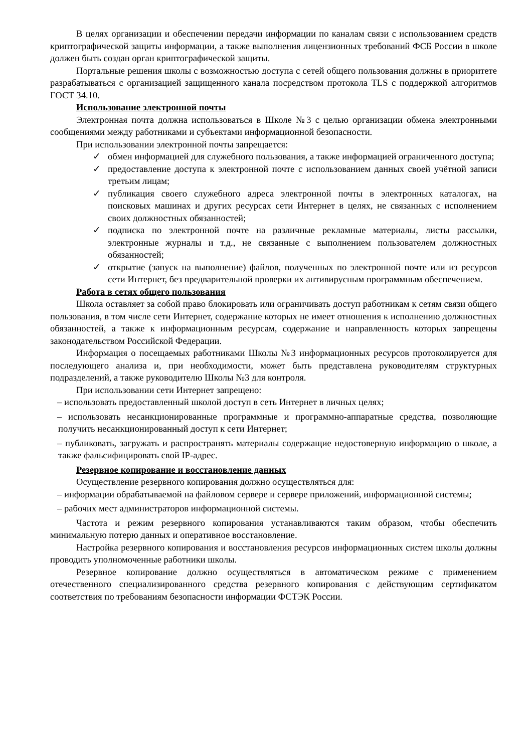В целях организации и обеспечении передачи информации по каналам связи с использованием средств криптографической защиты информации, а также выполнения лицензионных требований ФСБ России в школе должен быть создан орган криптографической защиты.
Портальные решения школы с возможностью доступа с сетей общего пользования должны в приоритете разрабатываться с организацией защищенного канала посредством протокола TLS с поддержкой алгоритмов ГОСТ 34.10.
Использование электронной почты
Электронная почта должна использоваться в Школе №3 с целью организации обмена электронными сообщениями между работниками и субъектами информационной безопасности.
При использовании электронной почты запрещается:
✓ обмен информацией для служебного пользования, а также информацией ограниченного доступа;
✓ предоставление доступа к электронной почте с использованием данных своей учётной записи третьим лицам;
✓ публикация своего служебного адреса электронной почты в электронных каталогах, на поисковых машинах и других ресурсах сети Интернет в целях, не связанных с исполнением своих должностных обязанностей;
✓ подписка по электронной почте на различные рекламные материалы, листы рассылки, электронные журналы и т.д., не связанные с выполнением пользователем должностных обязанностей;
✓ открытие (запуск на выполнение) файлов, полученных по электронной почте или из ресурсов сети Интернет, без предварительной проверки их антивирусным программным обеспечением.
Работа в сетях общего пользования
Школа оставляет за собой право блокировать или ограничивать доступ работникам к сетям связи общего пользования, в том числе сети Интернет, содержание которых не имеет отношения к исполнению должностных обязанностей, а также к информационным ресурсам, содержание и направленность которых запрещены законодательством Российской Федерации.
Информация о посещаемых работниками Школы №3 информационных ресурсов протоколируется для последующего анализа и, при необходимости, может быть представлена руководителям структурных подразделений, а также руководителю Школы №3 для контроля.
При использовании сети Интернет запрещено:
– использовать предоставленный школой доступ в сеть Интернет в личных целях;
– использовать несанкционированные программные и программно-аппаратные средства, позволяющие получить несанкционированный доступ к сети Интернет;
– публиковать, загружать и распространять материалы содержащие недостоверную информацию о школе, а также фальсифицировать свой IP-адрес.
Резервное копирование и восстановление данных
Осуществление резервного копирования должно осуществляться для:
– информации обрабатываемой на файловом сервере и сервере приложений, информационной системы;
– рабочих мест администраторов информационной системы.
Частота и режим резервного копирования устанавливаются таким образом, чтобы обеспечить минимальную потерю данных и оперативное восстановление.
Настройка резервного копирования и восстановления ресурсов информационных систем школы должны проводить уполномоченные работники школы.
Резервное копирование должно осуществляться в автоматическом режиме с применением отечественного специализированного средства резервного копирования с действующим сертификатом соответствия по требованиям безопасности информации ФСТЭК России.